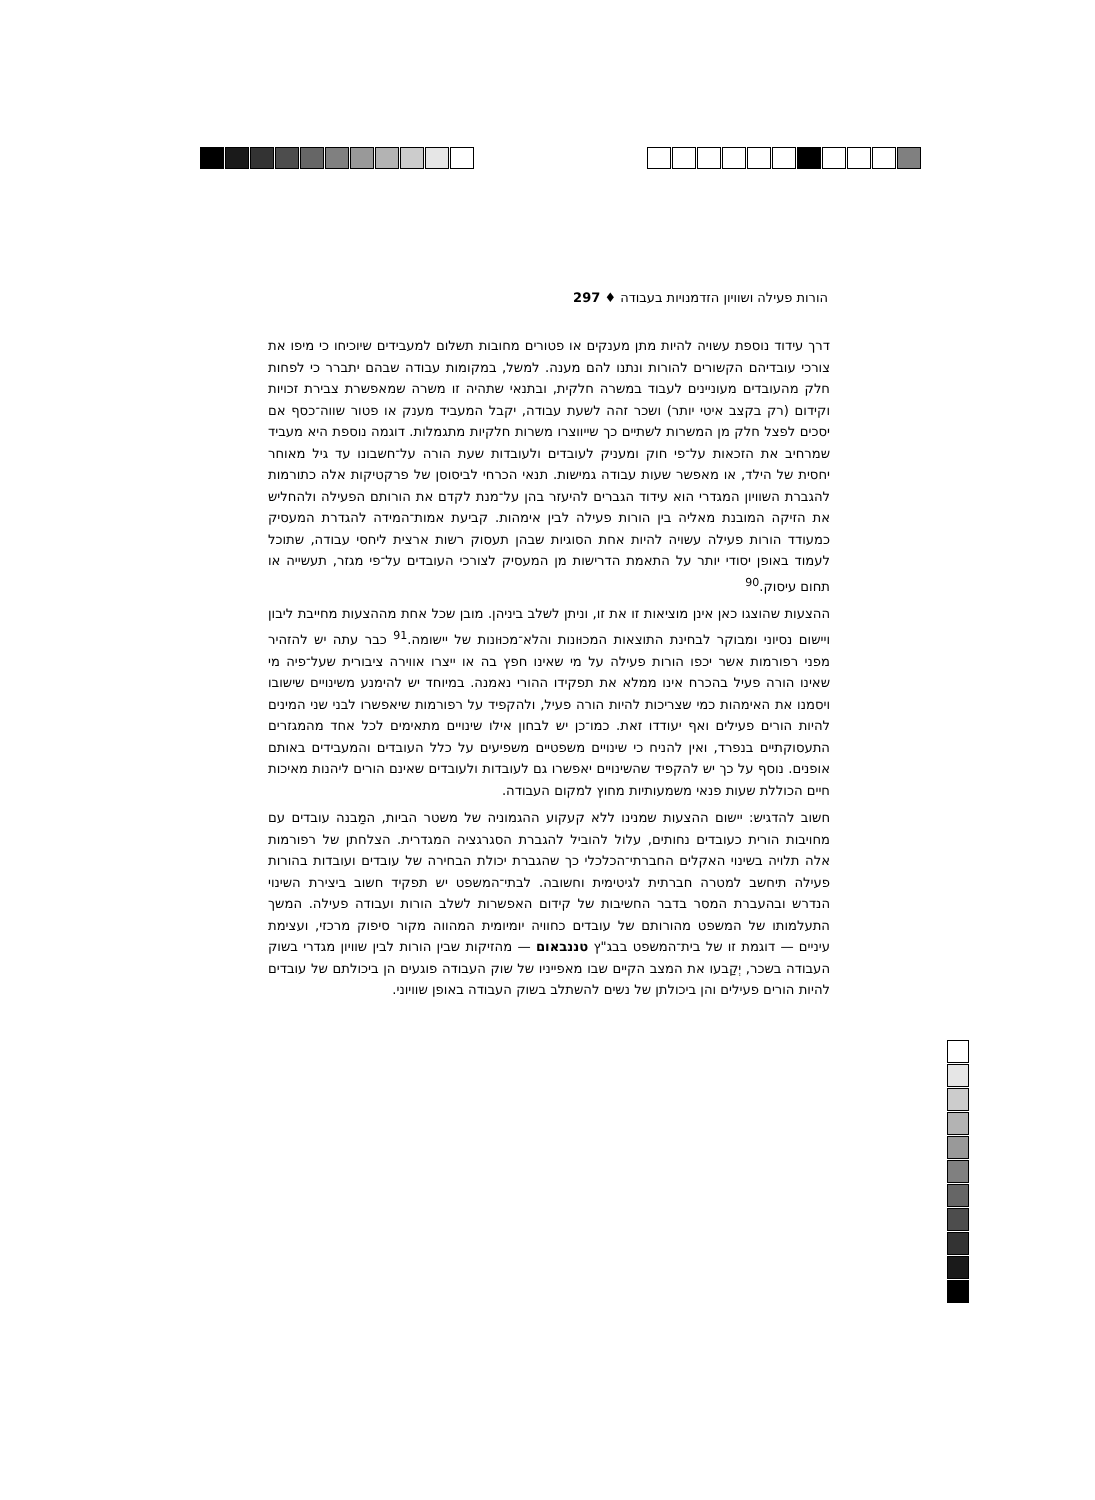הורות פעילה ושוויון הזדמנויות בעבודה ♦ 297
דרך עידוד נוספת עשויה להיות מתן מענקים או פטורים מחובות תשלום למעבידים שיוכיחו כי מיפו את צורכי עובדיהם הקשורים להורות ונתנו להם מענה. למשל, במקומות עבודה שבהם יתברר כי לפחות חלק מהעובדים מעוניינים לעבוד במשרה חלקית, ובתנאי שתהיה זו משרה שמאפשרת צבירת זכויות וקידום (רק בקצב איטי יותר) ושכר זהה לשעת עבודה, יקבל המעביד מענק או פטור שווה־כסף אם יסכים לפצל חלק מן המשרות לשתיים כך שייווצרו משרות חלקיות מתגמלות. דוגמה נוספת היא מעביד שמרחיב את הזכאות על־פי חוק ומעניק לעובדים ולעובדות שעת הורה על־חשבונו עד גיל מאוחר יחסית של הילד, או מאפשר שעות עבודה גמישות. תנאי הכרחי לביסוסן של פרקטיקות אלה כתורמות להגברת השוויון המגדרי הוא עידוד הגברים להיעזר בהן על־מנת לקדם את הורותם הפעילה ולהחליש את הזיקה המובנת מאליה בין הורות פעילה לבין אימהות. קביעת אמות־המידה להגדרת המעסיק כמעודד הורות פעילה עשויה להיות אחת הסוגיות שבהן תעסוק רשות ארצית ליחסי עבודה, שתוכל לעמוד באופן יסודי יותר על התאמת הדרישות מן המעסיק לצורכי העובדים על־פי מגזר, תעשייה או תחום עיסוק.<sup>90</sup>
ההצעות שהוצגו כאן אינן מוציאות זו את זו, וניתן לשלב ביניהן. מובן שכל אחת מההצעות מחייבת ליבון ויישום נסיוני ומבוקר לבחינת התוצאות המכוּונות והלא־מכוּונות של יישומה.<sup>91</sup> כבר עתה יש להזהיר מפני רפורמות אשר יכפו הורות פעילה על מי שאינו חפץ בה או ייצרו אווירה ציבורית שעל־פיה מי שאינו הורה פעיל בהכרח אינו ממלא את תפקידו ההורי נאמנה. במיוחד יש להימנע משינויים שישובו ויסמנו את האימהות כמי שצריכות להיות הורה פעיל, ולהקפיד על רפורמות שיאפשרו לבני שני המינים להיות הורים פעילים ואף יעודדו זאת. כמו־כן יש לבחון אילו שינויים מתאימים לכל אחד מהמגזרים התעסוקתיים בנפרד, ואין להניח כי שינויים משפטיים משפיעים על כלל העובדים והמעבידים באותם אופנים. נוסף על כך יש להקפיד שהשינויים יאפשרו גם לעובדות ולעובדים שאינם הורים ליהנות מאיכות חיים הכוללת שעות פנאי משמעותיות מחוץ למקום העבודה.
חשוב להדגיש: יישום ההצעות שמנינו ללא קעקוע ההגמוניה של משטר הביות, המַבנה עובדים עם מחויבות הורית כעובדים נחותים, עלול להוביל להגברת הסגרגציה המגדרית. הצלחתן של רפורמות אלה תלויה בשינוי האקלים החברתי־הכלכלי כך שהגברת יכולת הבחירה של עובדים ועובדות בהורות פעילה תיחשב למטרה חברתית לגיטימית וחשובה. לבתי־המשפט יש תפקיד חשוב ביצירת השינוי הנדרש ובהעברת המסר בדבר החשיבות של קידום האפשרות לשלב הורות ועבודה פעילה. המשך התעלמותו של המשפט מהורותם של עובדים כחוויה יומיומית המהווה מקור סיפוק מרכזי, ועצימת עיניים — דוגמת זו של בית־המשפט בבג"ץ טננבאום — מהזיקות שבין הורות לבין שוויון מגדרי בשוק העבודה בשכר, יְקַבעו את המצב הקיים שבו מאפייניו של שוק העבודה פוגעים הן ביכולתם של עובדים להיות הורים פעילים והן ביכולתן של נשים להשתלב בשוק העבודה באופן שוויוני.